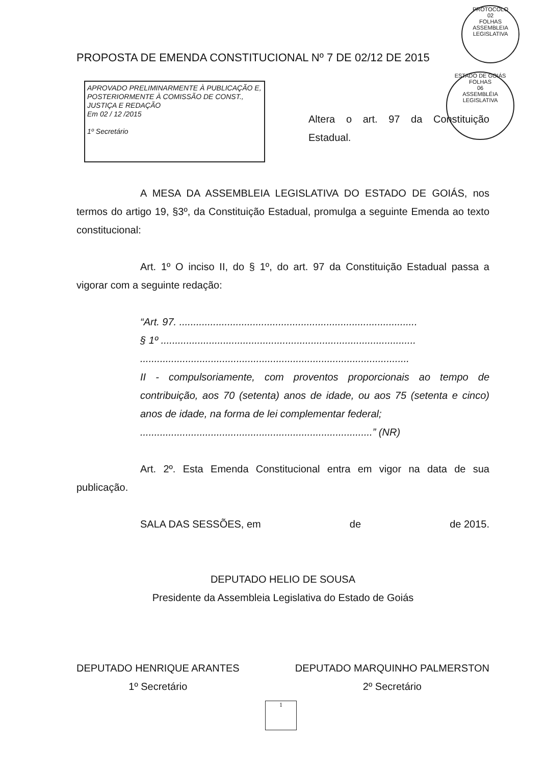PROTOCOLO
02
FOLHAS
ASSEMBLEIA LEGISLATIVA
ESTADO DE GOIÁS
FOLHAS
06
ASSEMBLÉIA LEGISLATIVA
PROPOSTA DE EMENDA CONSTITUCIONAL Nº 7 DE 02/12 DE 2015
APROVADO PRELIMINARMENTE À PUBLICAÇÃO E, POSTERIORMENTE À COMISSÃO DE CONST., JUSTIÇA E REDAÇÃO
Em 02 / 12 /2015
1º Secretário
Altera o art. 97 da Constituição Estadual.
A MESA DA ASSEMBLEIA LEGISLATIVA DO ESTADO DE GOIÁS, nos termos do artigo 19, §3º, da Constituição Estadual, promulga a seguinte Emenda ao texto constitucional:
Art. 1º O inciso II, do § 1º, do art. 97 da Constituição Estadual passa a vigorar com a seguinte redação:
“Art. 97. ....................................................................................
§ 1º ..........................................................................................
...............................................................................................
II - compulsoriamente, com proventos proporcionais ao tempo de contribuição, aos 70 (setenta) anos de idade, ou aos 75 (setenta e cinco) anos de idade, na forma de lei complementar federal;
..................................................................................” (NR)
Art. 2º. Esta Emenda Constitucional entra em vigor na data de sua publicação.
SALA DAS SESSÕES, em de de 2015.
DEPUTADO HELIO DE SOUSA
Presidente da Assembleia Legislativa do Estado de Goiás
DEPUTADO HENRIQUE ARANTES
1º Secretário
DEPUTADO MARQUINHO PALMERSTON
2º Secretário
1